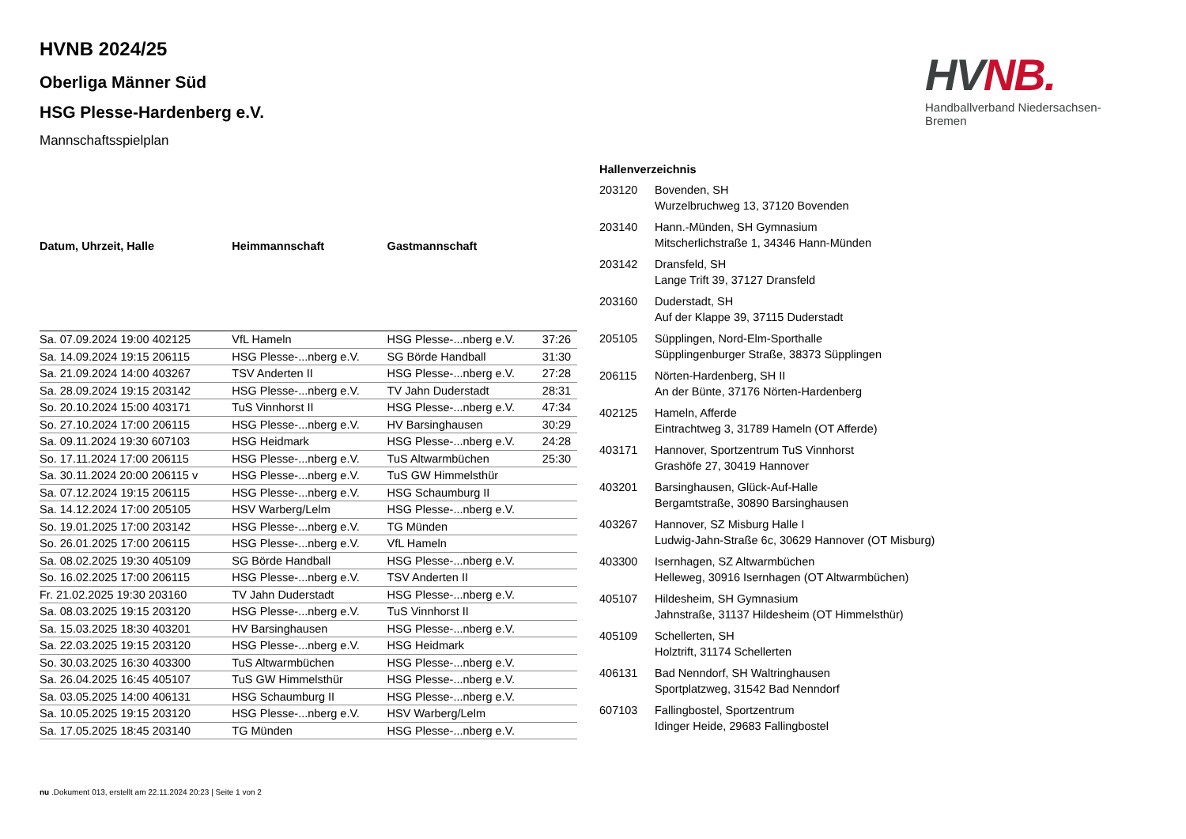HV NB.
Handballverband Niedersachsen-Bremen
HVNB 2024/25
Oberliga Männer Süd
HSG Plesse-Hardenberg e.V.
Mannschaftsspielplan
| Datum, Uhrzeit, Halle | Heimmannschaft | Gastmannschaft | |
| --- | --- | --- | --- |
| Sa. 07.09.2024 19:00 402125 | VfL Hameln | HSG Plesse-...nberg e.V. | 37:26 |
| Sa. 14.09.2024 19:15 206115 | HSG Plesse-...nberg e.V. | SG Börde Handball | 31:30 |
| Sa. 21.09.2024 14:00 403267 | TSV Anderten II | HSG Plesse-...nberg e.V. | 27:28 |
| Sa. 28.09.2024 19:15 203142 | HSG Plesse-...nberg e.V. | TV Jahn Duderstadt | 28:31 |
| So. 20.10.2024 15:00 403171 | TuS Vinnhorst II | HSG Plesse-...nberg e.V. | 47:34 |
| So. 27.10.2024 17:00 206115 | HSG Plesse-...nberg e.V. | HV Barsinghausen | 30:29 |
| Sa. 09.11.2024 19:30 607103 | HSG Heidmark | HSG Plesse-...nberg e.V. | 24:28 |
| So. 17.11.2024 17:00 206115 | HSG Plesse-...nberg e.V. | TuS Altwarmbüchen | 25:30 |
| Sa. 30.11.2024 20:00 206115 v | HSG Plesse-...nberg e.V. | TuS GW Himmelsthür | |
| Sa. 07.12.2024 19:15 206115 | HSG Plesse-...nberg e.V. | HSG Schaumburg II | |
| Sa. 14.12.2024 17:00 205105 | HSV Warberg/Lelm | HSG Plesse-...nberg e.V. | |
| So. 19.01.2025 17:00 203142 | HSG Plesse-...nberg e.V. | TG Münden | |
| So. 26.01.2025 17:00 206115 | HSG Plesse-...nberg e.V. | VfL Hameln | |
| Sa. 08.02.2025 19:30 405109 | SG Börde Handball | HSG Plesse-...nberg e.V. | |
| So. 16.02.2025 17:00 206115 | HSG Plesse-...nberg e.V. | TSV Anderten II | |
| Fr. 21.02.2025 19:30 203160 | TV Jahn Duderstadt | HSG Plesse-...nberg e.V. | |
| Sa. 08.03.2025 19:15 203120 | HSG Plesse-...nberg e.V. | TuS Vinnhorst II | |
| Sa. 15.03.2025 18:30 403201 | HV Barsinghausen | HSG Plesse-...nberg e.V. | |
| Sa. 22.03.2025 19:15 203120 | HSG Plesse-...nberg e.V. | HSG Heidmark | |
| So. 30.03.2025 16:30 403300 | TuS Altwarmbüchen | HSG Plesse-...nberg e.V. | |
| Sa. 26.04.2025 16:45 405107 | TuS GW Himmelsthür | HSG Plesse-...nberg e.V. | |
| Sa. 03.05.2025 14:00 406131 | HSG Schaumburg II | HSG Plesse-...nberg e.V. | |
| Sa. 10.05.2025 19:15 203120 | HSG Plesse-...nberg e.V. | HSV Warberg/Lelm | |
| Sa. 17.05.2025 18:45 203140 | TG Münden | HSG Plesse-...nberg e.V. | |
| Hallenverzeichnis | |
| --- | --- |
| 203120 | Bovenden, SH Wurzelbruchweg 13, 37120 Bovenden |
| 203140 | Hann.-Münden, SH Gymnasium Mitscherlichstraße 1, 34346 Hann-Münden |
| 203142 | Dransfeld, SH Lange Trift 39, 37127 Dransfeld |
| 203160 | Duderstadt, SH Auf der Klappe 39, 37115 Duderstadt |
| 205105 | Süpplingen, Nord-Elm-Sporthalle Süpplingenburger Straße, 38373 Süpplingen |
| 206115 | Nörten-Hardenberg, SH II An der Bünte, 37176 Nörten-Hardenberg |
| 402125 | Hameln, Afferde Eintrachtweg 3, 31789 Hameln (OT Afferde) |
| 403171 | Hannover, Sportzentrum TuS Vinnhorst Grashöfe 27, 30419 Hannover |
| 403201 | Barsinghausen, Glück-Auf-Halle Bergamtstraße, 30890 Barsinghausen |
| 403267 | Hannover, SZ Misburg Halle I Ludwig-Jahn-Straße 6c, 30629 Hannover (OT Misburg) |
| 403300 | Isernhagen, SZ Altwarmbüchen Helleweg, 30916 Isernhagen (OT Altwarmbüchen) |
| 405107 | Hildesheim, SH Gymnasium Jahnstraße, 31137 Hildesheim (OT Himmelsthür) |
| 405109 | Schellerten, SH Holztrift, 31174 Schellerten |
| 406131 | Bad Nenndorf, SH Waltringhausen Sportplatzweg, 31542 Bad Nenndorf |
| 607103 | Fallingbostel, Sportzentrum Idinger Heide, 29683 Fallingbostel |
nu .Dokument 013, erstellt am 22.11.2024 20:23 | Seite 1 von 2